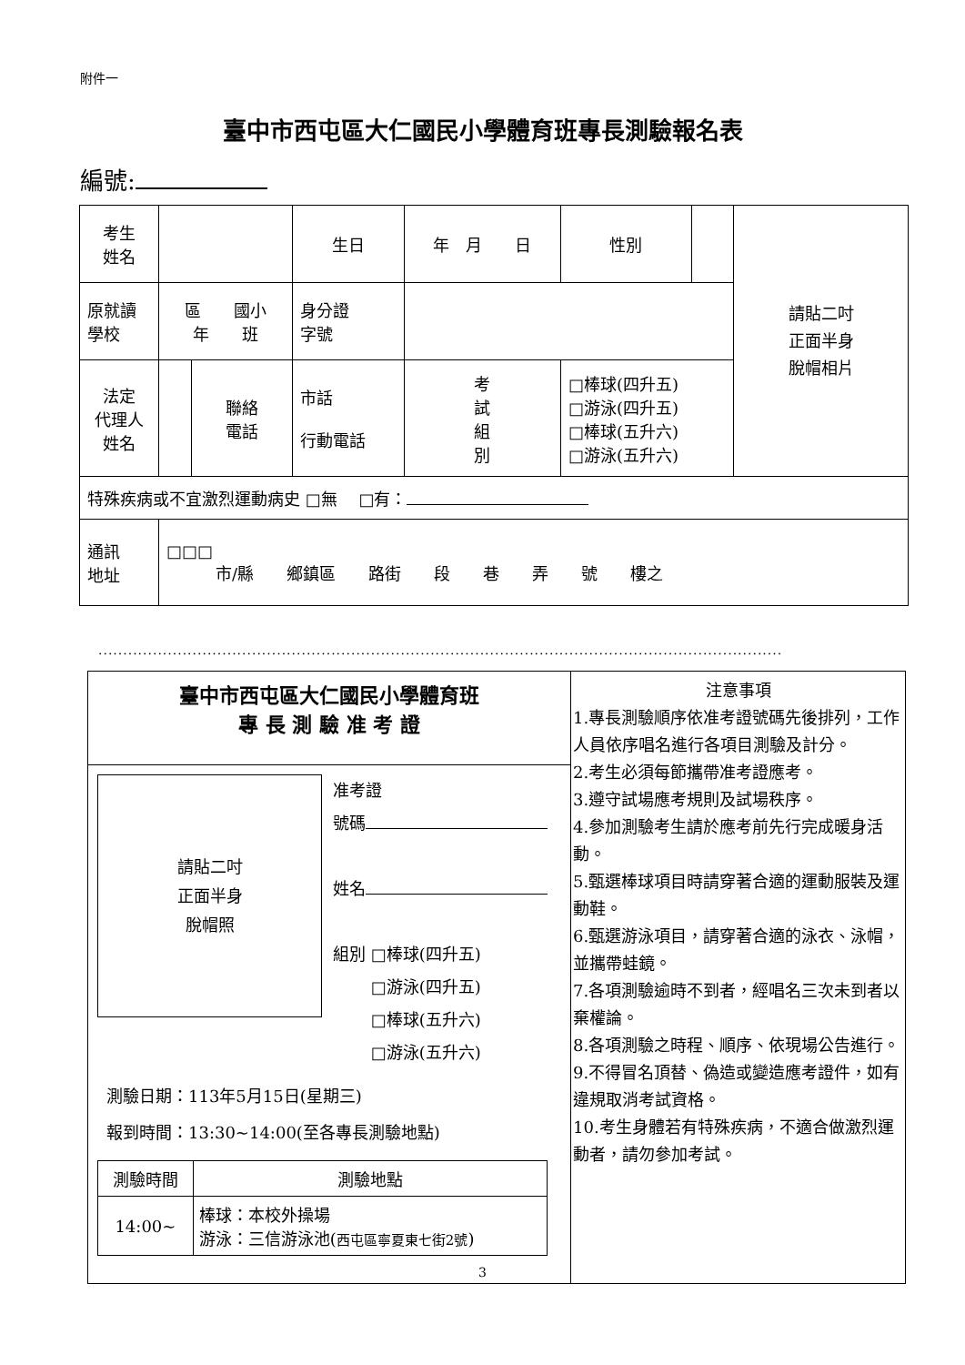附件一
臺中市西屯區大仁國民小學體育班專長測驗報名表
編號:
| 考生 姓名 | | | 生日 | 年 月 日 | | 性別 | | 請貼二吋 正面半身 脫帽相片 |
| 原就讀 學校 | 區 國小 年 班 | | 身分證 字號 | | | | | |
| 法定 代理人 姓名 | | 聯絡 電話 | 市話 行動電話 | | 考 試 組 別 | □棒球(四升五) □游泳(四升五) □棒球(五升六) □游泳(五升六) | | |
| 特殊疾病或不宜激烈運動病史 □無 □有： | | | | | | | | |
| 通訊 地址 | □□□ 市/縣 鄉鎮區 路街 段 巷 弄 號 樓之 | | | | | | | |
..........................................................................................................................................
臺中市西屯區大仁國民小學體育班
專 長 測 驗 准 考 證
請貼二吋
正面半身
脫帽照
准考證
號碼
姓名
組別 □棒球(四升五)
　　 □游泳(四升五)
　　 □棒球(五升六)
　　 □游泳(五升六)
測驗日期：113年5月15日(星期三)
報到時間：13:30~14:00(至各專長測驗地點)
| 測驗時間 | 測驗地點 |
| --- | --- |
| 14:00~ | 棒球：本校外操場 游泳：三信游泳池( 西屯區寧夏東七街2號 ) |
注意事項
1.專長測驗順序依准考證號碼先後排列，工作人員依序唱名進行各項目測驗及計分。
2.考生必須每節攜帶准考證應考。
3.遵守試場應考規則及試場秩序。
4.參加測驗考生請於應考前先行完成暖身活動。
5.甄選棒球項目時請穿著合適的運動服裝及運動鞋。
6.甄選游泳項目，請穿著合適的泳衣、泳帽，並攜帶蛙鏡。
7.各項測驗逾時不到者，經唱名三次未到者以棄權論。
8.各項測驗之時程、順序、依現場公告進行。
9.不得冒名頂替、偽造或變造應考證件，如有違規取消考試資格。
10.考生身體若有特殊疾病，不適合做激烈運動者，請勿參加考試。
3